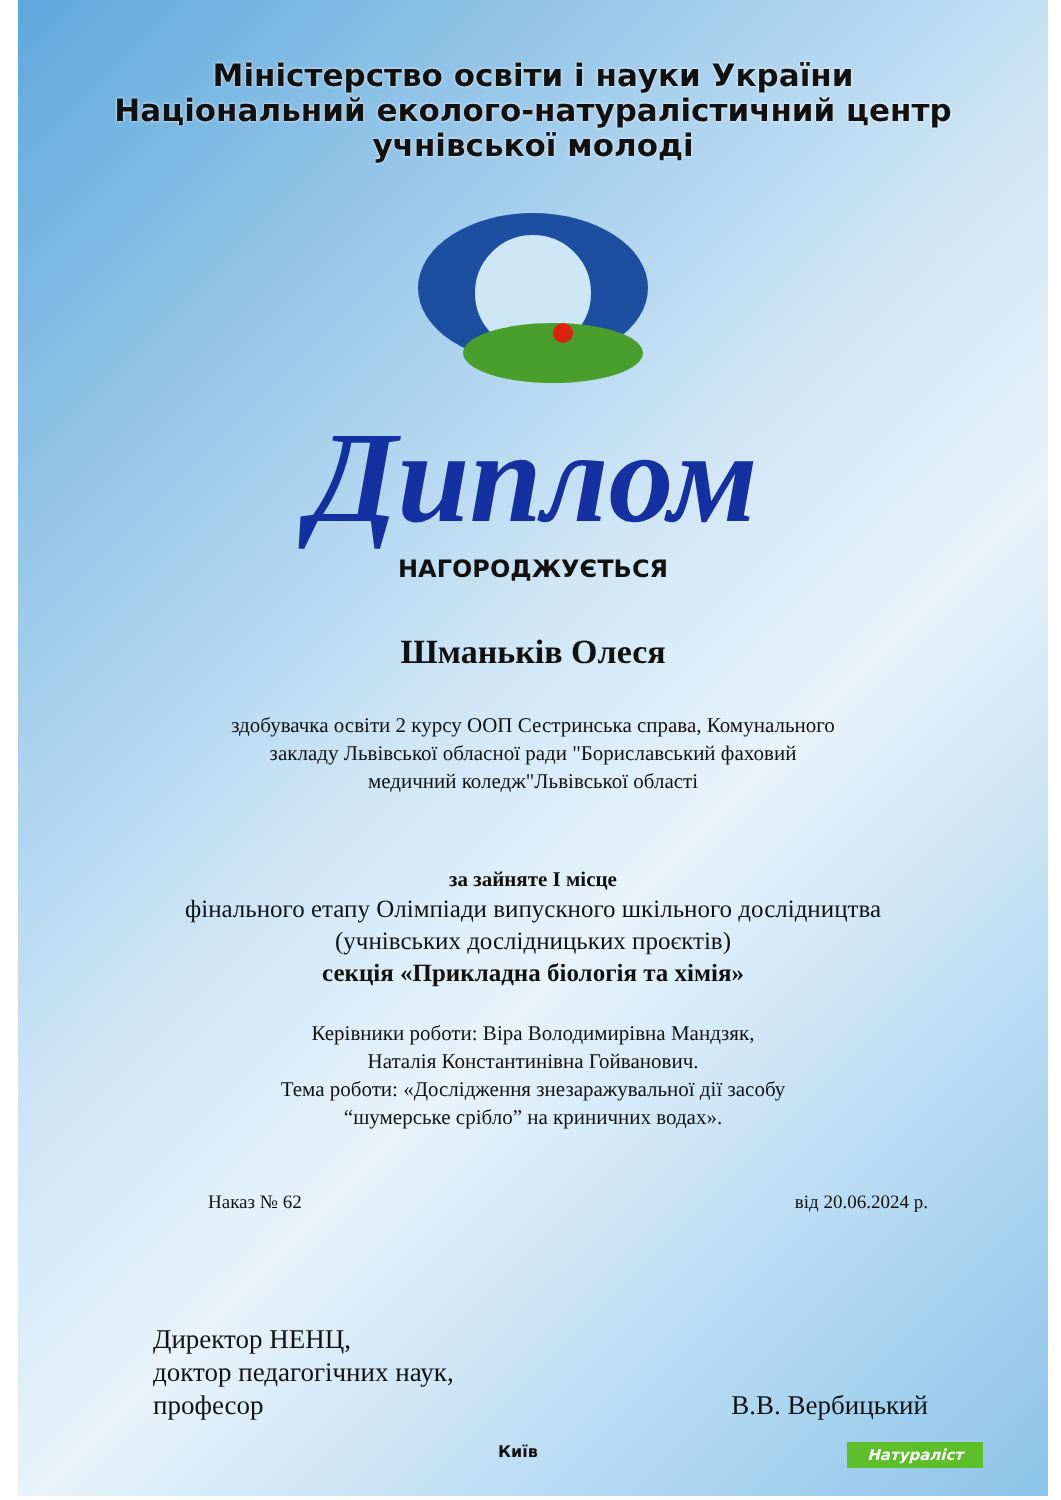Міністерство освіти і науки України
Національний еколого-натуралістичний центр
учнівської молоді
Диплом
НАГОРОДЖУЄТЬСЯ
Шманьків Олеся
здобувачка освіти 2 курсу ООП Сестринська справа, Комунального
закладу Львівської обласної ради "Бориславський фаховий
медичний коледж"Львівської області
за зайняте І місце
фінального етапу Олімпіади випускного шкільного дослідництва
(учнівських дослідницьких проєктів)
секція «Прикладна біологія та хімія»
Керівники роботи: Віра Володимирівна Мандзяк,
Наталія Константинівна Гойванович.
Тема роботи: «Дослідження знезаражувальної дії засобу
“шумерське срібло” на криничних водах».
Наказ № 62 від 20.06.2024 р.
Директор НЕНЦ,
доктор педагогічних наук,
професор
В.В. Вербицький
Київ Натураліст